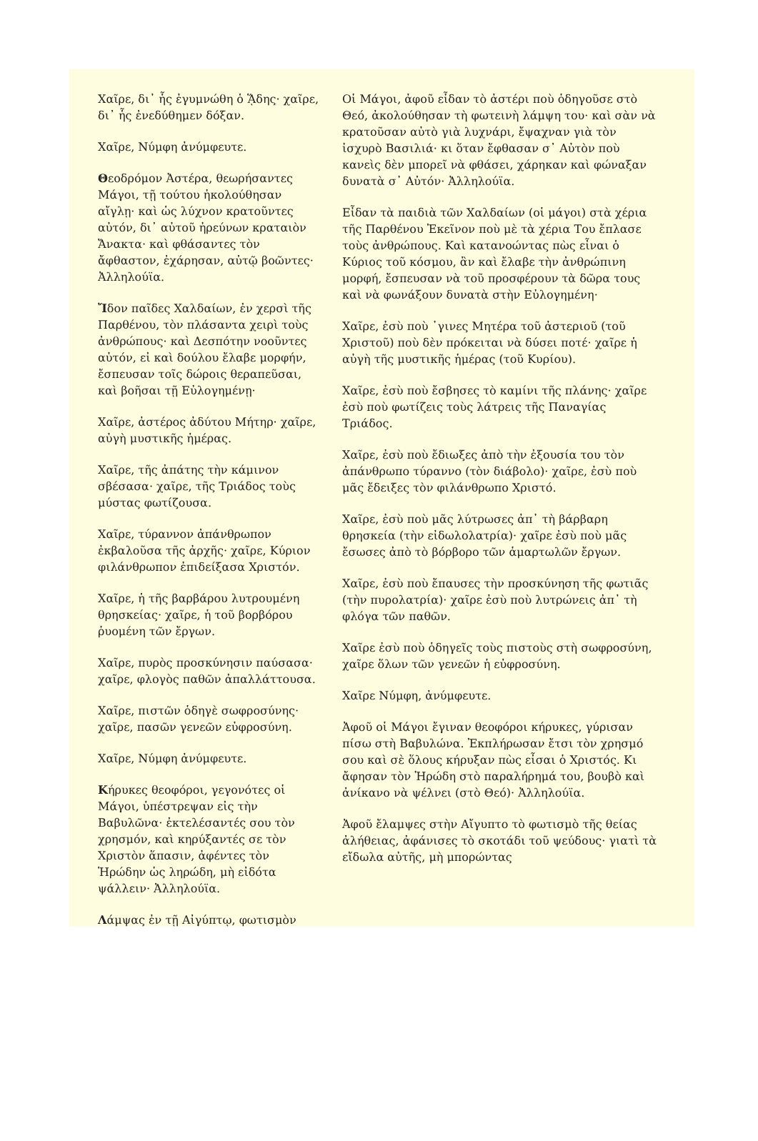Χαῖρε, δι᾿ ἧς ἐγυμνώθη ὁ ᾍδης· χαῖρε, δι᾿ ἧς ἐνεδύθημεν δόξαν.
Χαῖρε, Νύμφη ἀνύμφευτε.
Θεοδρόμον Ἀστέρα, θεωρήσαντες Μάγοι, τῇ τούτου ἠκολούθησαν αἴγλῃ· καὶ ὡς λύχνον κρατοῦντες αὐτόν, δι᾿ αὐτοῦ ἠρεύνων κραταιὸν Ἄνακτα· καὶ φθάσαντες τὸν ἄφθαστον, ἐχάρησαν, αὐτῷ βοῶντες· Ἀλληλούϊα.
Ἴδον παῖδες Χαλδαίων, ἐν χερσὶ τῆς Παρθένου, τὸν πλάσαντα χειρὶ τοὺς ἀνθρώπους· καὶ Δεσπότην νοοῦντες αὐτόν, εἰ καὶ δούλου ἔλαβε μορφήν, ἔσπευσαν τοῖς δώροις θεραπεῦσαι, καὶ βοῆσαι τῇ Εὐλογημένῃ·
Χαῖρε, ἀστέρος ἀδύτου Μήτηρ· χαῖρε, αὐγὴ μυστικῆς ἡμέρας.
Χαῖρε, τῆς ἀπάτης τὴν κάμινον σβέσασα· χαῖρε, τῆς Τριάδος τοὺς μύστας φωτίζουσα.
Χαῖρε, τύραννον ἀπάνθρωπον ἐκβαλοῦσα τῆς ἀρχῆς· χαῖρε, Κύριον φιλάνθρωπον ἐπιδείξασα Χριστόν.
Χαῖρε, ἡ τῆς βαρβάρου λυτρουμένη θρησκείας· χαῖρε, ἡ τοῦ βορβόρου ῥυομένη τῶν ἔργων.
Χαῖρε, πυρὸς προσκύνησιν παύσασα· χαῖρε, φλογὸς παθῶν ἀπαλλάττουσα.
Χαῖρε, πιστῶν ὁδηγὲ σωφροσύνης· χαῖρε, πασῶν γενεῶν εὐφροσύνη.
Χαῖρε, Νύμφη ἀνύμφευτε.
Κήρυκες θεοφόροι, γεγονότες οἱ Μάγοι, ὑπέστρεψαν εἰς τὴν Βαβυλῶνα· ἐκτελέσαντές σου τὸν χρησμόν, καὶ κηρύξαντές σε τὸν Χριστὸν ἅπασιν, ἀφέντες τὸν Ἡρώδην ὡς ληρώδη, μὴ εἰδότα ψάλλειν· Ἀλληλούϊα.
Λάμψας ἐν τῇ Αἰγύπτῳ, φωτισμὸν
Οἱ Μάγοι, ἀφοῦ εἶδαν τὸ ἀστέρι ποὺ ὁδηγοῦσε στὸ Θεό, ἀκολούθησαν τὴ φωτεινὴ λάμψη του· καὶ σὰν νὰ κρατοῦσαν αὐτὸ γιὰ λυχνάρι, ἔψαχναν γιὰ τὸν ἰσχυρὸ Βασιλιά· κι ὅταν ἔφθασαν σ᾿ Αὐτὸν ποὺ κανεὶς δὲν μπορεῖ νὰ φθάσει, χάρηκαν καὶ φώναξαν δυνατὰ σ᾿ Αὐτόν· Ἀλληλούϊα.
Εἶδαν τὰ παιδιὰ τῶν Χαλδαίων (οἱ μάγοι) στὰ χέρια τῆς Παρθένου Ἐκεῖνον ποὺ μὲ τὰ χέρια Του ἔπλασε τοὺς ἀνθρώπους. Καὶ κατανοώντας πὼς εἶναι ὁ Κύριος τοῦ κόσμου, ἂν καὶ ἔλαβε τὴν ἀνθρώπινη μορφή, ἔσπευσαν νὰ τοῦ προσφέρουν τὰ δῶρα τους καὶ νὰ φωνάξουν δυνατὰ στὴν Εὐλογημένη·
Χαῖρε, ἐσὺ ποὺ ᾿γινες Μητέρα τοῦ ἀστεριοῦ (τοῦ Χριστοῦ) ποὺ δὲν πρόκειται νὰ δύσει ποτέ· χαῖρε ἡ αὐγὴ τῆς μυστικῆς ἡμέρας (τοῦ Κυρίου).
Χαῖρε, ἐσὺ ποὺ ἔσβησες τὸ καμίνι τῆς πλάνης· χαῖρε ἐσὺ ποὺ φωτίζεις τοὺς λάτρεις τῆς Παναγίας Τριάδος.
Χαῖρε, ἐσὺ ποὺ ἔδιωξες ἀπὸ τὴν ἐξουσία του τὸν ἀπάνθρωπο τύραννο (τὸν διάβολο)· χαῖρε, ἐσὺ ποὺ μᾶς ἔδειξες τὸν φιλάνθρωπο Χριστό.
Χαῖρε, ἐσὺ ποὺ μᾶς λύτρωσες ἀπ᾿ τὴ βάρβαρη θρησκεία (τὴν εἰδωλολατρία)· χαῖρε ἐσὺ ποὺ μᾶς ἔσωσες ἀπὸ τὸ βόρβορο τῶν ἁμαρτωλῶν ἔργων.
Χαῖρε, ἐσὺ ποὺ ἔπαυσες τὴν προσκύνηση τῆς φωτιᾶς (τὴν πυρολατρία)· χαῖρε ἐσὺ ποὺ λυτρώνεις ἀπ᾿ τὴ φλόγα τῶν παθῶν.
Χαῖρε ἐσὺ ποὺ ὁδηγεῖς τοὺς πιστοὺς στὴ σωφροσύνη, χαῖρε ὅλων τῶν γενεῶν ἡ εὐφροσύνη.
Χαῖρε Νύμφη, ἀνύμφευτε.
Ἀφοῦ οἱ Μάγοι ἔγιναν θεοφόροι κήρυκες, γύρισαν πίσω στὴ Βαβυλώνα. Ἐκπλήρωσαν ἔτσι τὸν χρησμό σου καὶ σὲ ὅλους κήρυξαν πὼς εἶσαι ὁ Χριστός. Κι ἄφησαν τὸν Ἡρώδη στὸ παραλήρημά του, βουβὸ καὶ ἀνίκανο νὰ ψέλνει (στὸ Θεό)· Ἀλληλούϊα.
Ἀφοῦ ἔλαμψες στὴν Αἴγυπτο τὸ φωτισμὸ τῆς θείας ἀλήθειας, ἀφάνισες τὸ σκοτάδι τοῦ ψεύδους· γιατὶ τὰ εἴδωλα αὐτῆς, μὴ μπορώντας